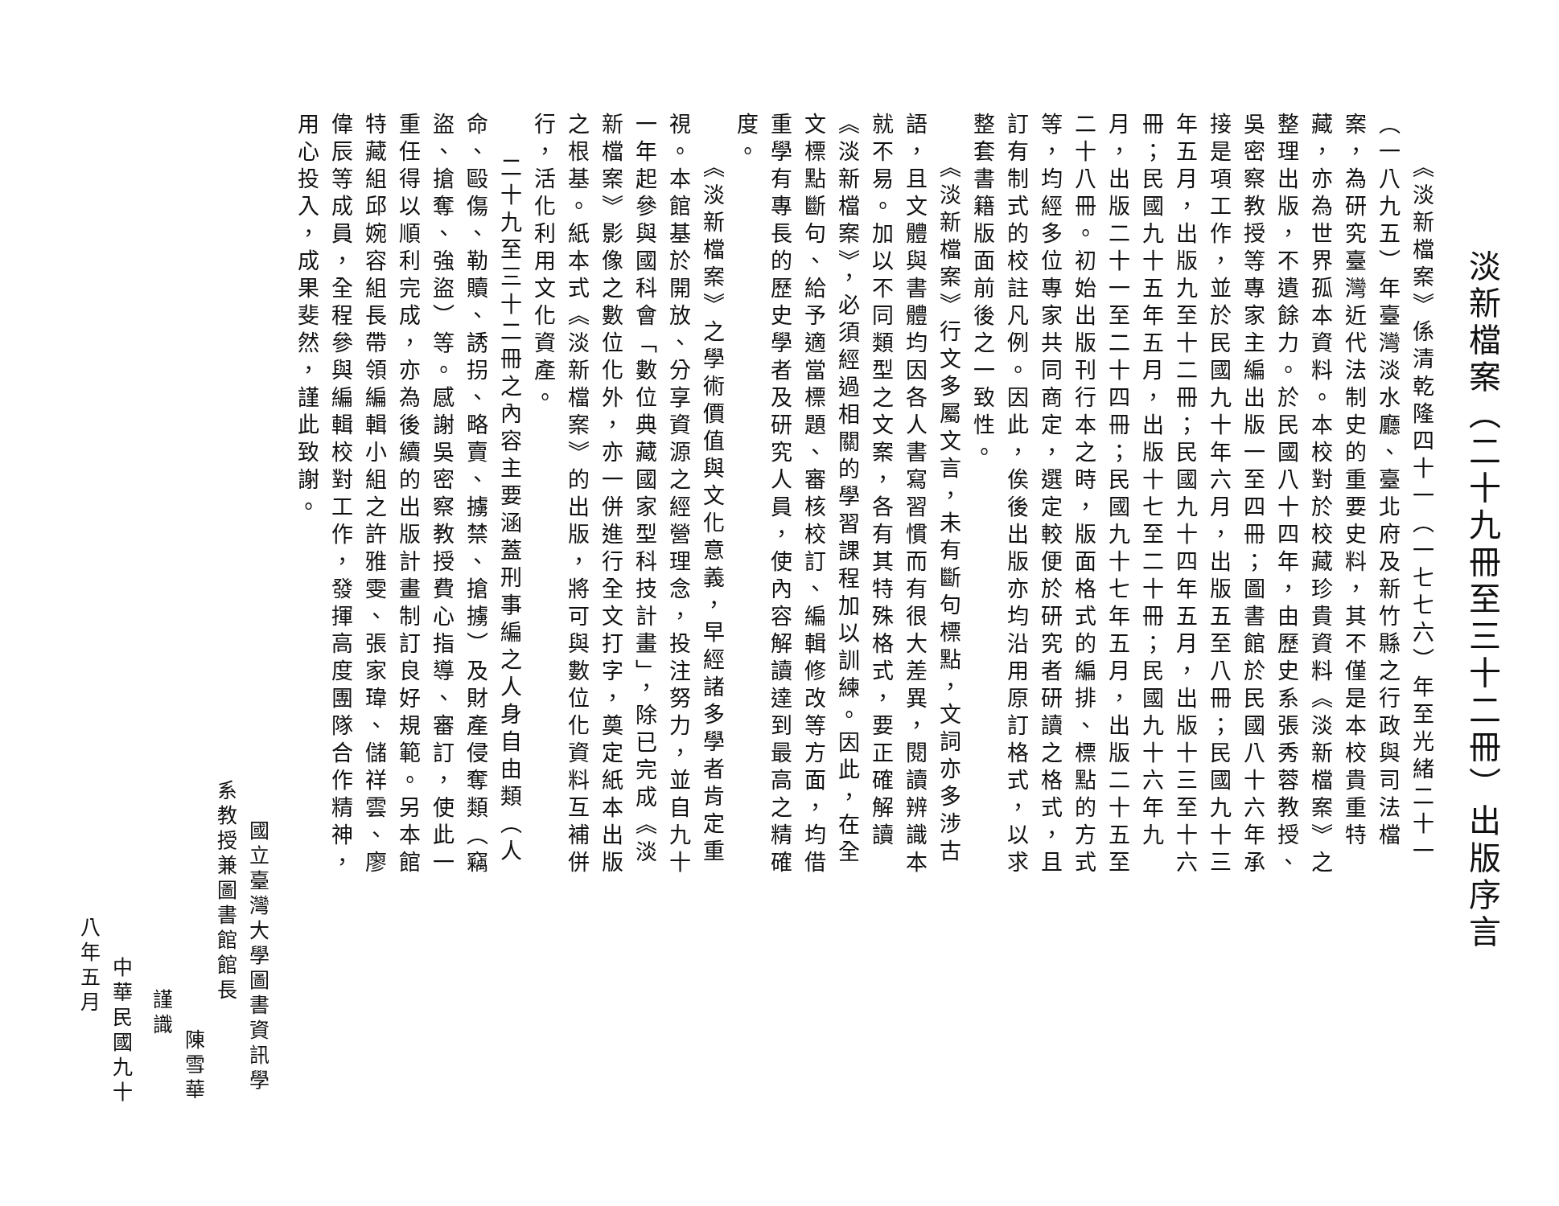淡新檔案（二十九冊至三十二冊）出版序言
《淡新檔案》係清乾隆四十一（一七七六）年至光緒二十一（一八九五）年臺灣淡水廳、臺北府及新竹縣之行政與司法檔案，為研究臺灣近代法制史的重要史料，其不僅是本校貴重特藏，亦為世界孤本資料。本校對於校藏珍貴資料《淡新檔案》之整理出版，不遺餘力。於民國八十四年，由歷史系張秀蓉教授、吳密察教授等專家主編出版一至四冊；圖書館於民國八十六年承接是項工作，並於民國九十年六月，出版五至八冊；民國九十三年五月，出版九至十二冊；民國九十四年五月，出版十三至十六冊；民國九十五年五月，出版十七至二十冊；民國九十六年九月，出版二十一至二十四冊；民國九十七年五月，出版二十五至二十八冊。初始出版刊行本之時，版面格式的編排、標點的方式等，均經多位專家共同商定，選定較便於研究者研讀之格式，且訂有制式的校註凡例。因此，俟後出版亦均沿用原訂格式，以求整套書籍版面前後之一致性。
《淡新檔案》行文多屬文言，未有斷句標點，文詞亦多涉古語，且文體與書體均因各人書寫習慣而有很大差異，閱讀辨識本就不易。加以不同類型之文案，各有其特殊格式，要正確解讀《淡新檔案》，必須經過相關的學習課程加以訓練。因此，在全文標點斷句、給予適當標題、審核校訂、編輯修改等方面，均借重學有專長的歷史學者及研究人員，使內容解讀達到最高之精確度。
《淡新檔案》之學術價值與文化意義，早經諸多學者肯定重視。本館基於開放、分享資源之經營理念，投注努力，並自九十一年起參與國科會「數位典藏國家型科技計畫」，除已完成《淡新檔案》影像之數位化外，亦一併進行全文打字，奠定紙本出版之根基。紙本式《淡新檔案》的出版，將可與數位化資料互補併行，活化利用文化資產。
二十九至三十二冊之內容主要涵蓋刑事編之人身自由類（人命、毆傷、勒贖、誘拐、略賣、擄禁、搶擄）及財產侵奪類（竊盜、搶奪、強盜）等。感謝吳密察教授費心指導、審訂，使此一重任得以順利完成，亦為後續的出版計畫制訂良好規範。另本館特藏組邱婉容組長帶領編輯小組之許雅雯、張家瑋、儲祥雲、廖偉辰等成員，全程參與編輯校對工作，發揮高度團隊合作精神，用心投入，成果斐然，謹此致謝。
國立臺灣大學圖書資訊學系教授兼圖書館館長
陳雪華　　謹識
中華民國九十八年五月